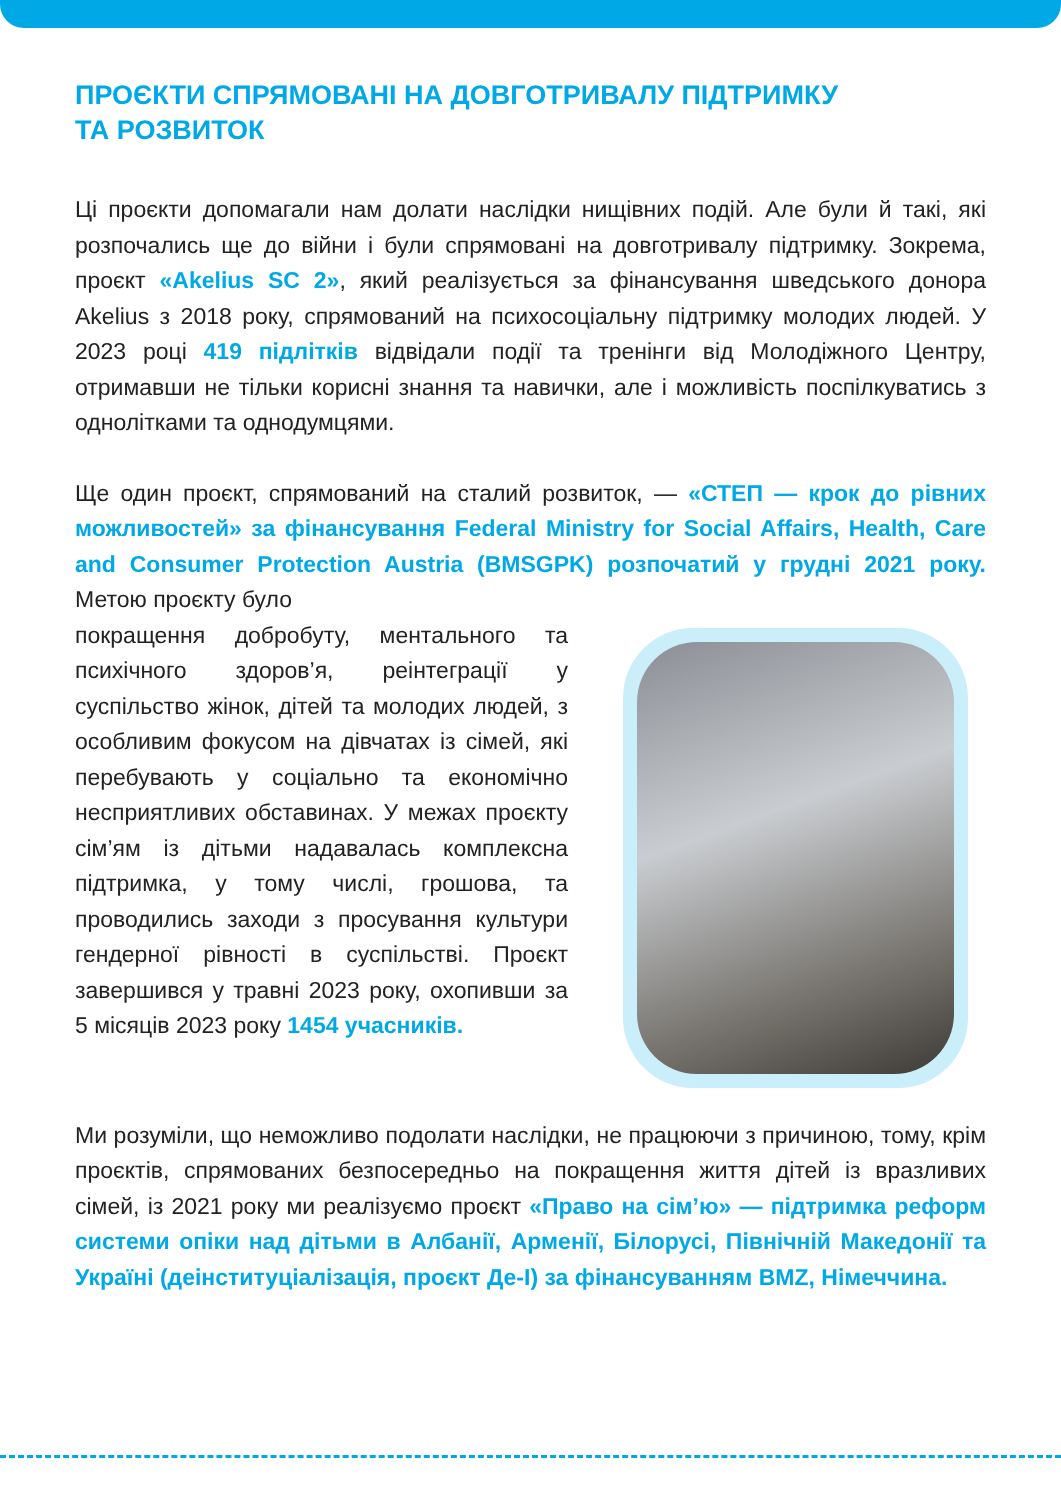ПРОЄКТИ СПРЯМОВАНІ НА ДОВГОТРИВАЛУ ПІДТРИМКУ
ТА РОЗВИТОК
Ці проєкти допомагали нам долати наслідки нищівних подій. Але були й такі, які розпочались ще до війни і були спрямовані на довготривалу підтримку. Зокрема, проєкт «Akelius SC 2», який реалізується за фінансування шведського донора Akelius з 2018 року, спрямований на психосоціальну підтримку молодих людей. У 2023 році 419 підлітків відвідали події та тренінги від Молодіжного Центру, отримавши не тільки корисні знання та навички, але і можливість поспілкуватись з однолітками та однодумцями.
Ще один проєкт, спрямований на сталий розвиток, — «СТЕП — крок до рівних можливостей» за фінансування Federal Ministry for Social Affairs, Health, Care and Consumer Protection Austria (BMSGPK) розпочатий у грудні 2021 року. Метою проєкту було
покращення добробуту, ментального та психічного здоров’я, реінтеграції у суспільство жінок, дітей та молодих людей, з особливим фокусом на дівчатах із сімей, які перебувають у соціально та економічно несприятливих обставинах. У межах проєкту сім’ям із дітьми надавалась комплексна підтримка, у тому числі, грошова, та проводились заходи з просування культури гендерної рівності в суспільстві. Проєкт завершився у травні 2023 року, охопивши за 5 місяців 2023 року 1454 учасників.
Ми розуміли, що неможливо подолати наслідки, не працюючи з причиною, тому, крім проєктів, спрямованих безпосередньо на покращення життя дітей із вразливих сімей, із 2021 року ми реалізуємо проєкт «Право на сім’ю» — підтримка реформ системи опіки над дітьми в Албанії, Арменії, Білорусі, Північній Македонії та Україні (деінституціалізація, проєкт Де-І) за фінансуванням BMZ, Німеччина.